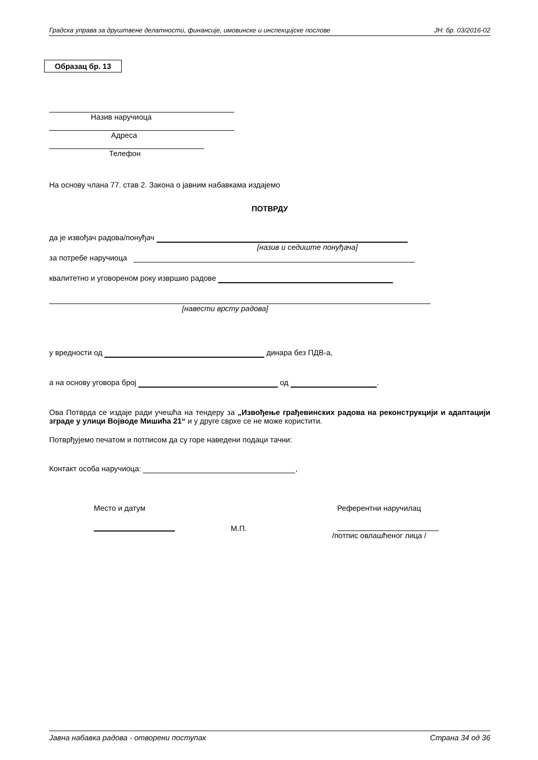Градска управа за друштвене делатности, финансије, имовинске и инспекцијске послове ЈН: бр. 03/2016-02
Образац бр. 13
Назив наручиоца
Адреса
Телефон
На основу члана 77. став 2. Закона о јавним набавкама издајемо
ПОТВРДУ
да је извођач радова/понуђач
[назив и седиште понуђача]
за потребе наручиоца
квалитетно и уговореном року извршио радове
[навести врсту радова]
у вредности од динара без ПДВ-а,
а на основу уговора број од .
Ова Потврда се издаје ради учешћа на тендеру за „Извођење грађевинских радова на реконструкцији и адаптацији зграде у улици Војводе Мишића 21“ и у друге сврхе се не може користити.
Потврђујемо печатом и потписом да су горе наведени подаци тачни:
Контакт особа наручиоца: ,
Место и датум
М.П.
Референтни наручилац
/потпис овлашћеног лица /
Јавна набавка радова - отворени поступак Страна 34 од 36